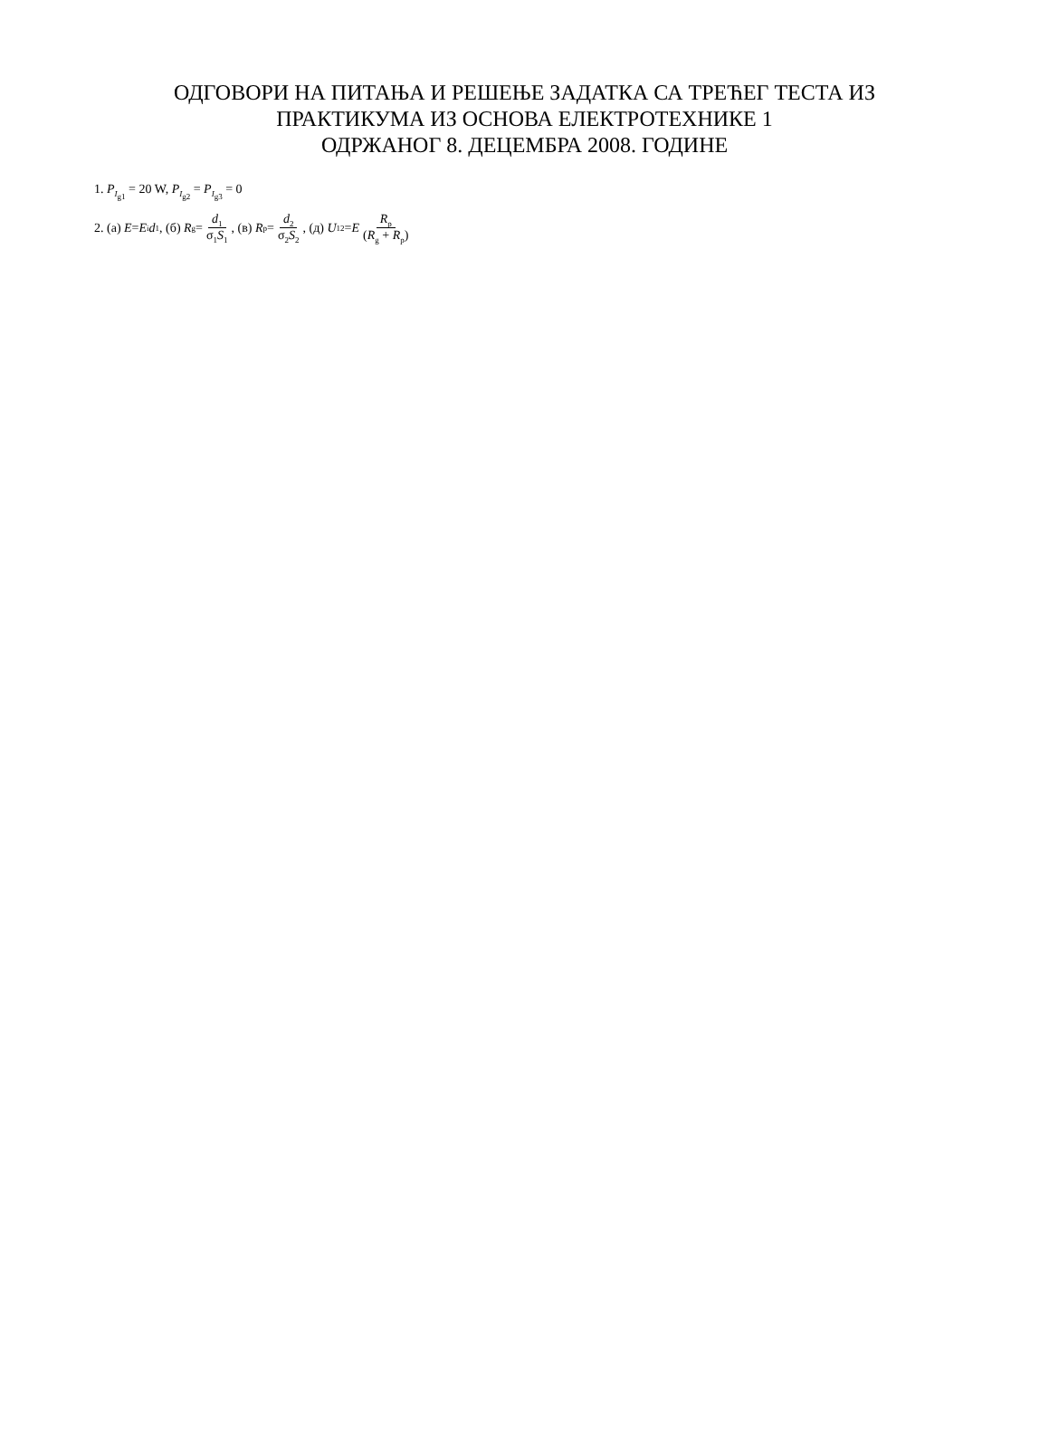ОДГОВОРИ НА ПИТАЊА И РЕШЕЊЕ ЗАДАТКА СА ТРЕЋЕГ ТЕСТА ИЗ
ПРАКТИКУМА ИЗ ОСНОВА ЕЛЕКТРОТЕХНИКЕ 1
ОДРЖАНОГ 8. ДЕЦЕМБРА 2008. ГОДИНЕ
1. P<sub>I<sub>g1</sub></sub> = 20 W, P<sub>I<sub>g2</sub></sub> = P<sub>I<sub>g3</sub></sub> = 0
2. (а) E = E<sub>i</sub> d<sub>1</sub>, (б) R<sub>g</sub> = d<sub>1</sub> σ<sub>1</sub>S<sub>1</sub>, (в) R<sub>p</sub> = d<sub>2</sub> σ<sub>2</sub>S<sub>2</sub>, (д) U<sub>12</sub> = E R<sub>p</sub> (R<sub>g</sub> + R<sub>p</sub>)